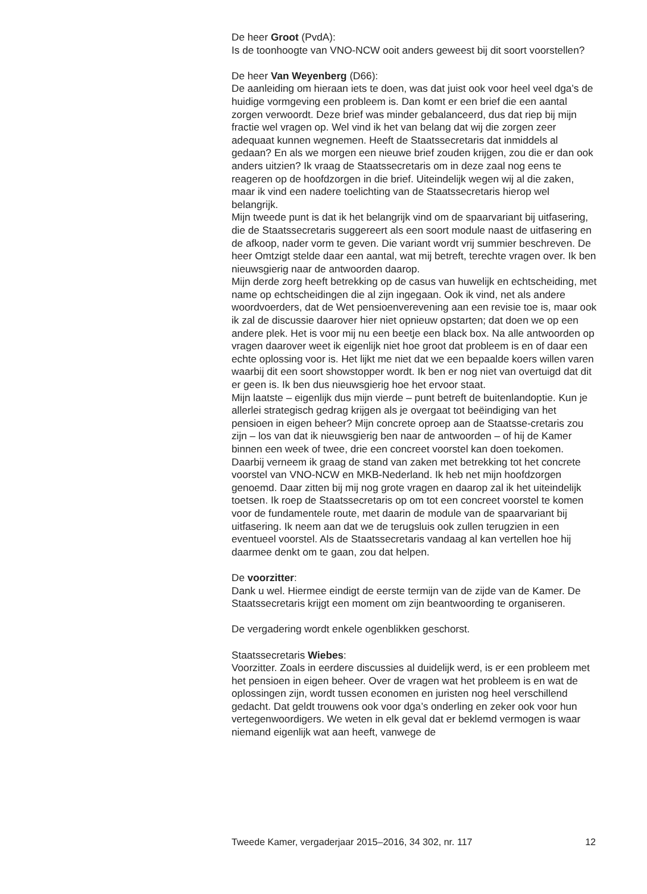De heer Groot (PvdA):
Is de toonhoogte van VNO-NCW ooit anders geweest bij dit soort voorstellen?
De heer Van Weyenberg (D66):
De aanleiding om hieraan iets te doen, was dat juist ook voor heel veel dga’s de huidige vormgeving een probleem is. Dan komt er een brief die een aantal zorgen verwoordt. Deze brief was minder gebalanceerd, dus dat riep bij mijn fractie wel vragen op. Wel vind ik het van belang dat wij die zorgen zeer adequaat kunnen wegnemen. Heeft de Staatssecretaris dat inmiddels al gedaan? En als we morgen een nieuwe brief zouden krijgen, zou die er dan ook anders uitzien? Ik vraag de Staatssecretaris om in deze zaal nog eens te reageren op de hoofdzorgen in die brief. Uiteindelijk wegen wij al die zaken, maar ik vind een nadere toelichting van de Staatssecretaris hierop wel belangrijk.
Mijn tweede punt is dat ik het belangrijk vind om de spaarvariant bij uitfasering, die de Staatssecretaris suggereert als een soort module naast de uitfasering en de afkoop, nader vorm te geven. Die variant wordt vrij summier beschreven. De heer Omtzigt stelde daar een aantal, wat mij betreft, terechte vragen over. Ik ben nieuwsgierig naar de antwoorden daarop.
Mijn derde zorg heeft betrekking op de casus van huwelijk en echtscheiding, met name op echtscheidingen die al zijn ingegaan. Ook ik vind, net als andere woordvoerders, dat de Wet pensioenverevening aan een revisie toe is, maar ook ik zal de discussie daarover hier niet opnieuw opstarten; dat doen we op een andere plek. Het is voor mij nu een beetje een black box. Na alle antwoorden op vragen daarover weet ik eigenlijk niet hoe groot dat probleem is en of daar een echte oplossing voor is. Het lijkt me niet dat we een bepaalde koers willen varen waarbij dit een soort showstopper wordt. Ik ben er nog niet van overtuigd dat dit er geen is. Ik ben dus nieuwsgierig hoe het ervoor staat.
Mijn laatste – eigenlijk dus mijn vierde – punt betreft de buitenlandoptie. Kun je allerlei strategisch gedrag krijgen als je overgaat tot beëindiging van het pensioen in eigen beheer? Mijn concrete oproep aan de Staatsse-cretaris zou zijn – los van dat ik nieuwsgierig ben naar de antwoorden – of hij de Kamer binnen een week of twee, drie een concreet voorstel kan doen toekomen. Daarbij verneem ik graag de stand van zaken met betrekking tot het concrete voorstel van VNO-NCW en MKB-Nederland. Ik heb net mijn hoofdzorgen genoemd. Daar zitten bij mij nog grote vragen en daarop zal ik het uiteindelijk toetsen. Ik roep de Staatssecretaris op om tot een concreet voorstel te komen voor de fundamentele route, met daarin de module van de spaarvariant bij uitfasering. Ik neem aan dat we de terugsluis ook zullen terugzien in een eventueel voorstel. Als de Staatssecretaris vandaag al kan vertellen hoe hij daarmee denkt om te gaan, zou dat helpen.
De voorzitter:
Dank u wel. Hiermee eindigt de eerste termijn van de zijde van de Kamer. De Staatssecretaris krijgt een moment om zijn beantwoording te organiseren.
De vergadering wordt enkele ogenblikken geschorst.
Staatssecretaris Wiebes:
Voorzitter. Zoals in eerdere discussies al duidelijk werd, is er een probleem met het pensioen in eigen beheer. Over de vragen wat het probleem is en wat de oplossingen zijn, wordt tussen economen en juristen nog heel verschillend gedacht. Dat geldt trouwens ook voor dga’s onderling en zeker ook voor hun vertegenwoordigers. We weten in elk geval dat er beklemd vermogen is waar niemand eigenlijk wat aan heeft, vanwege de
Tweede Kamer, vergaderjaar 2015–2016, 34 302, nr. 117 12